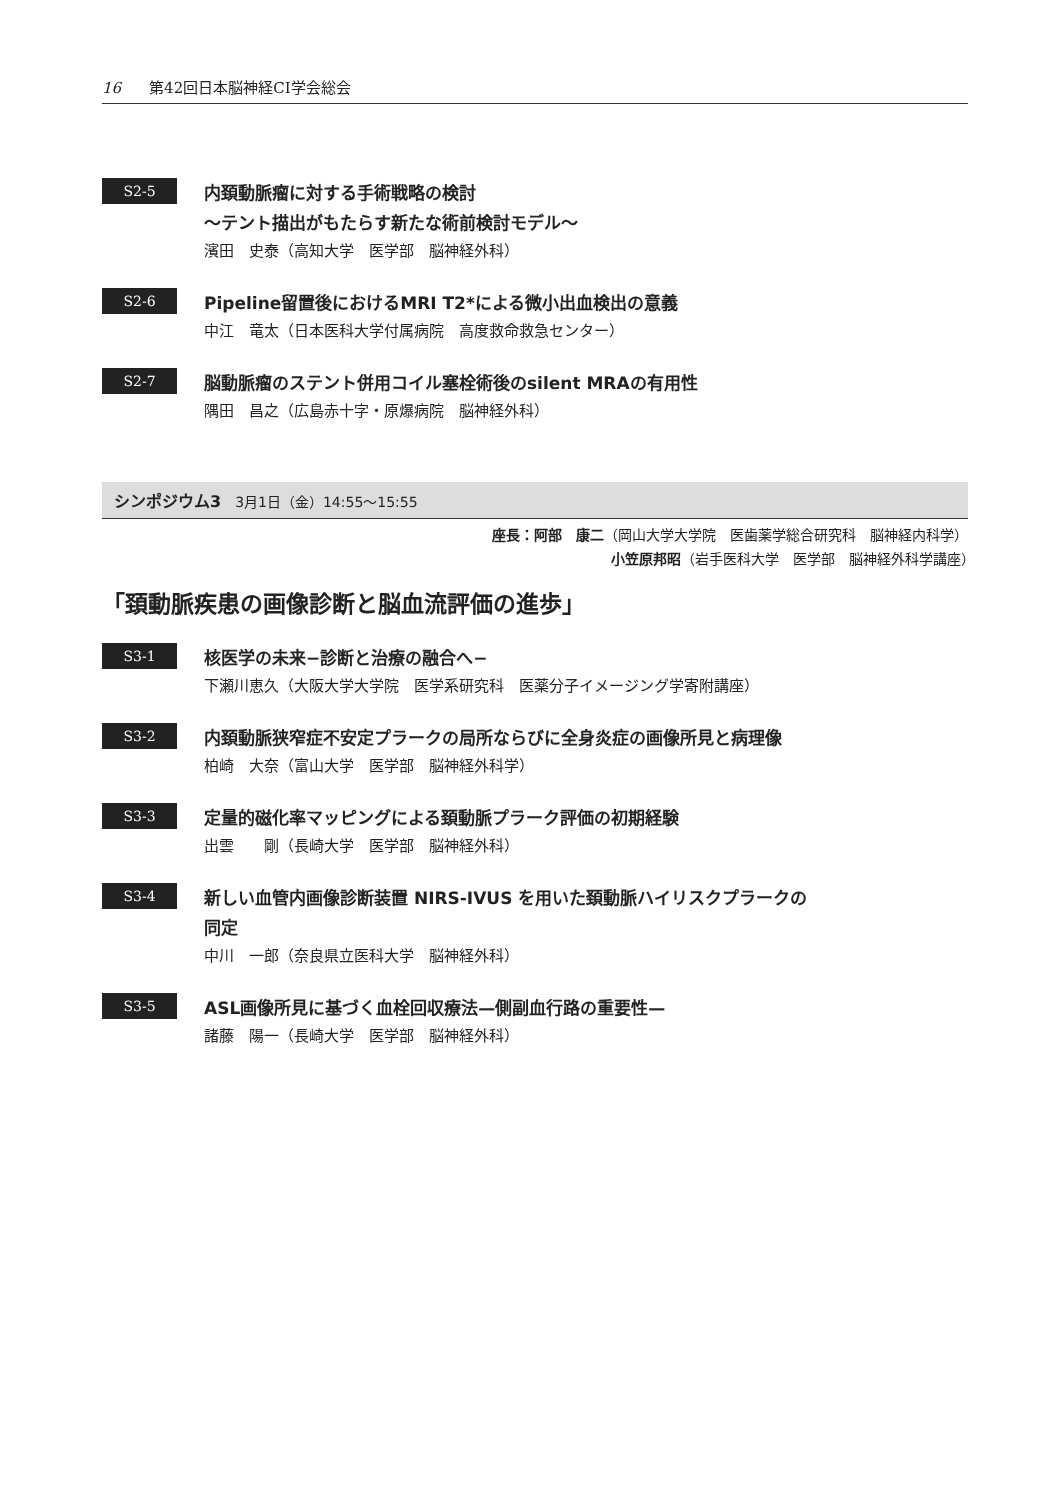16 第42回日本脳神経CI学会総会
S2-5
内頚動脈瘤に対する手術戦略の検討
〜テント描出がもたらす新たな術前検討モデル〜
濱田　史泰（高知大学　医学部　脳神経外科）
S2-6
Pipeline留置後におけるMRI T2*による微小出血検出の意義
中江　竜太（日本医科大学付属病院　高度救命救急センター）
S2-7
脳動脈瘤のステント併用コイル塞栓術後のsilent MRAの有用性
隅田　昌之（広島赤十字・原爆病院　脳神経外科）
シンポジウム3　3月1日（金）14:55〜15:55
座長：阿部　康二（岡山大学大学院　医歯薬学総合研究科　脳神経内科学）
小笠原邦昭（岩手医科大学　医学部　脳神経外科学講座）　　　　
「頚動脈疾患の画像診断と脳血流評価の進歩」
S3-1
核医学の未来−診断と治療の融合へ−
下瀬川恵久（大阪大学大学院　医学系研究科　医薬分子イメージング学寄附講座）
S3-2
内頚動脈狭窄症不安定プラークの局所ならびに全身炎症の画像所見と病理像
柏崎　大奈（富山大学　医学部　脳神経外科学）
S3-3
定量的磁化率マッピングによる頚動脈プラーク評価の初期経験
出雲　　剛（長崎大学　医学部　脳神経外科）
S3-4
新しい血管内画像診断装置 NIRS-IVUS を用いた頚動脈ハイリスクプラークの
同定
中川　一郎（奈良県立医科大学　脳神経外科）
S3-5
ASL画像所見に基づく血栓回収療法—側副血行路の重要性—
諸藤　陽一（長崎大学　医学部　脳神経外科）